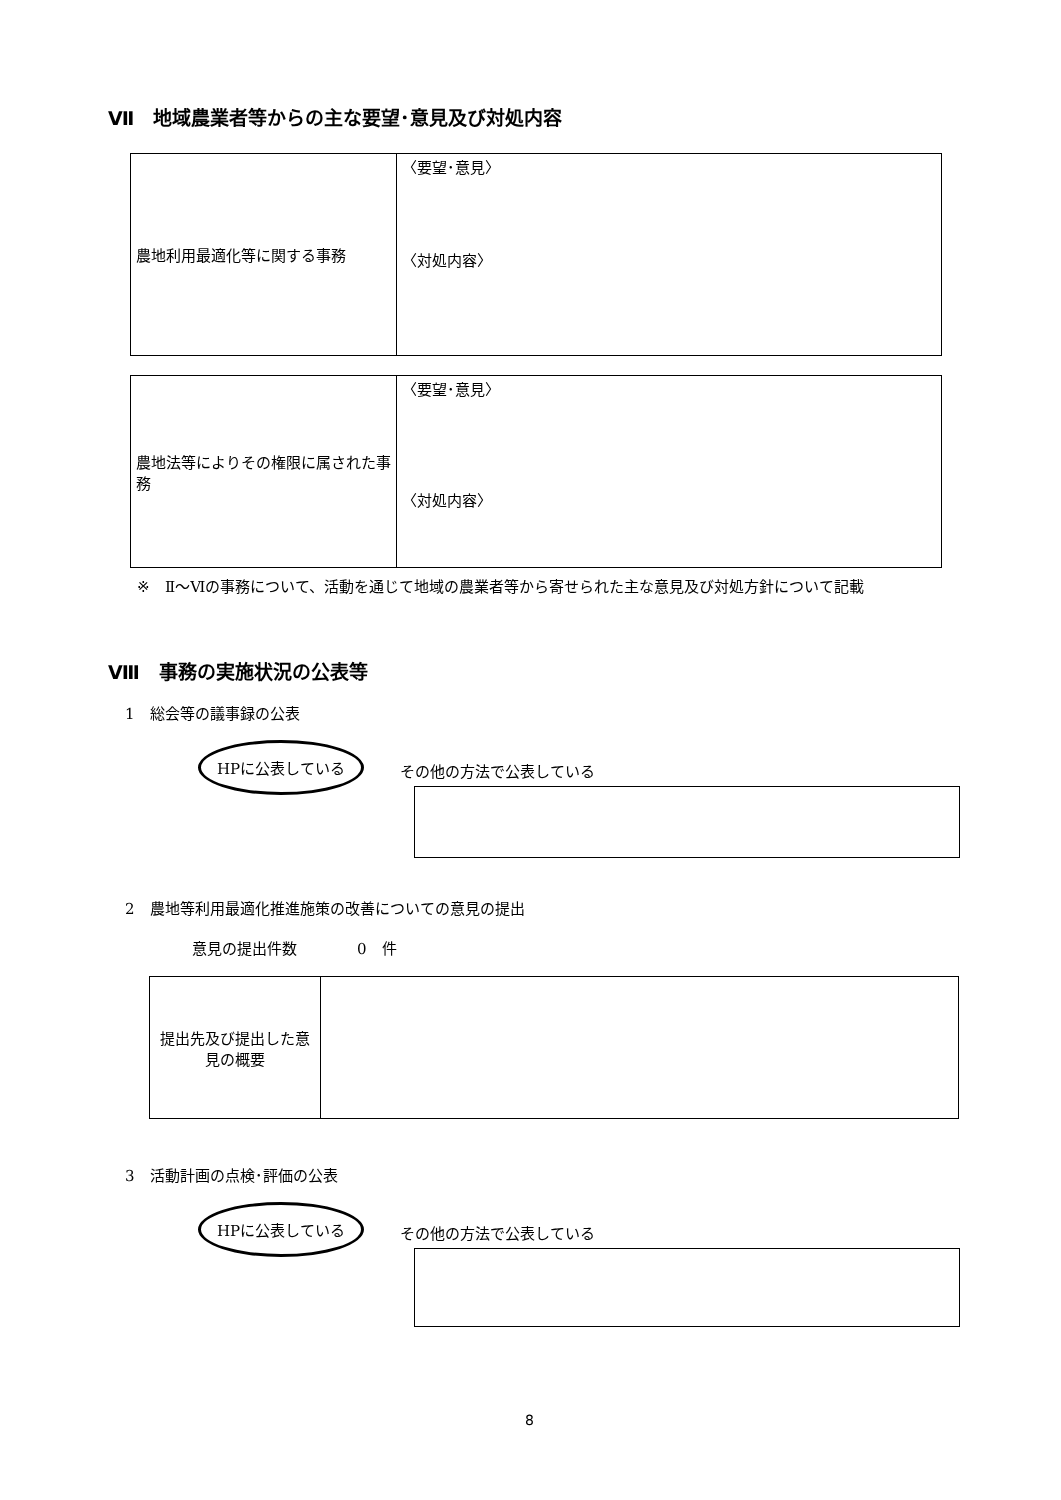Ⅶ　地域農業者等からの主な要望･意見及び対処内容
| 農地利用最適化等に関する事務 | 〈要望･意見〉 〈対処内容〉 |
| 農地法等によりその権限に属された事務 | 〈要望･意見〉 〈対処内容〉 |
※　Ⅱ～Ⅵの事務について、活動を通じて地域の農業者等から寄せられた主な意見及び対処方針について記載
Ⅷ　事務の実施状況の公表等
1　総会等の議事録の公表
HPに公表している
その他の方法で公表している
2　農地等利用最適化推進施策の改善についての意見の提出
意見の提出件数　　　　0　件
| 提出先及び提出した意見の概要 | |
3　活動計画の点検･評価の公表
HPに公表している
その他の方法で公表している
8